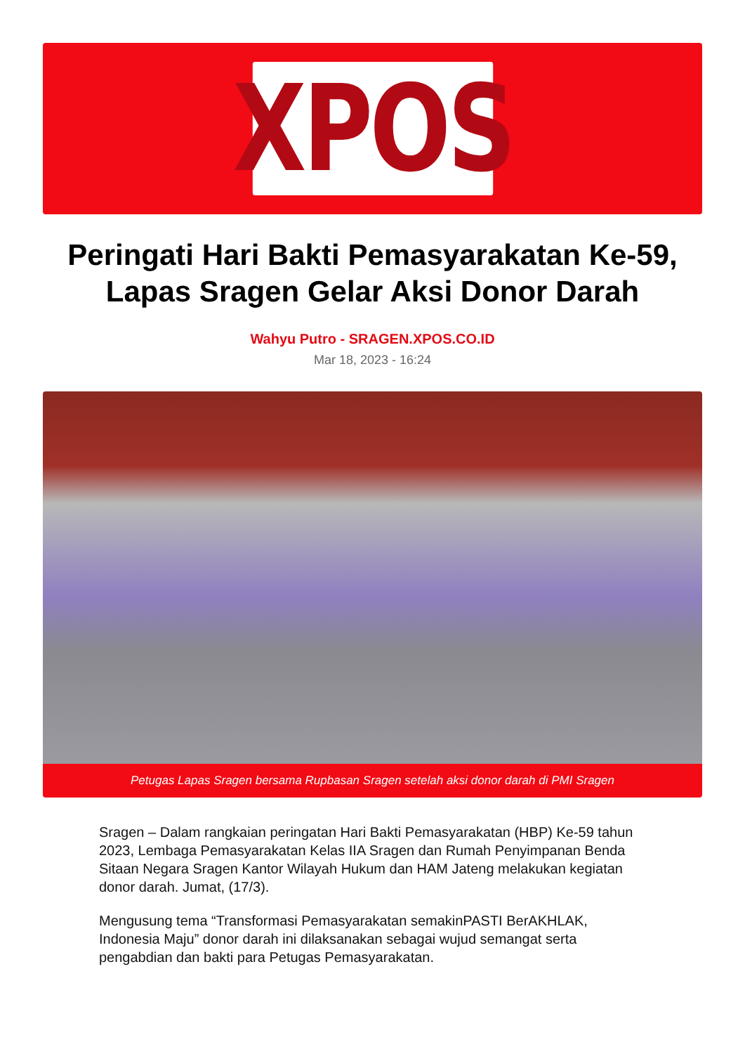XPOS
Peringati Hari Bakti Pemasyarakatan Ke-59, Lapas Sragen Gelar Aksi Donor Darah
Wahyu Putro - SRAGEN.XPOS.CO.ID
Mar 18, 2023 - 16:24
Petugas Lapas Sragen bersama Rupbasan Sragen setelah aksi donor darah di PMI Sragen
Sragen – Dalam rangkaian peringatan Hari Bakti Pemasyarakatan (HBP) Ke-59 tahun 2023, Lembaga Pemasyarakatan Kelas IIA Sragen dan Rumah Penyimpanan Benda Sitaan Negara Sragen Kantor Wilayah Hukum dan HAM Jateng melakukan kegiatan donor darah. Jumat, (17/3).
Mengusung tema “Transformasi Pemasyarakatan semakinPASTI BerAKHLAK, Indonesia Maju” donor darah ini dilaksanakan sebagai wujud semangat serta pengabdian dan bakti para Petugas Pemasyarakatan.